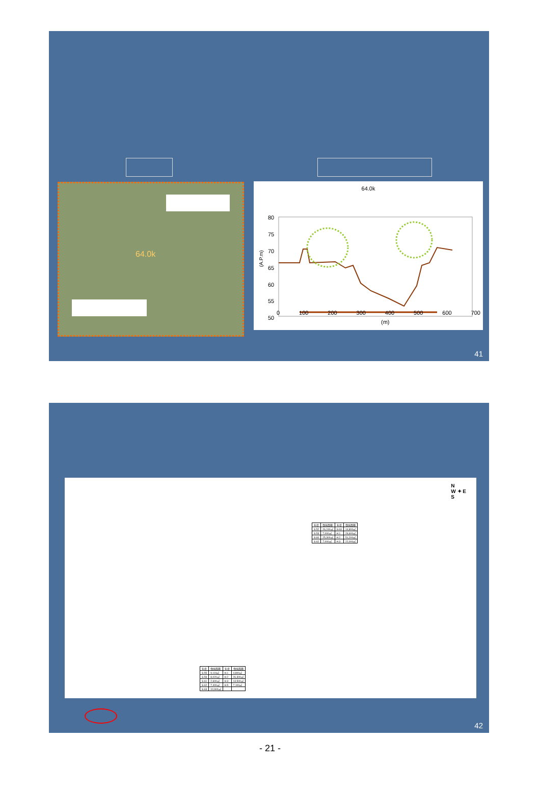64.0k
64.0k
80
75
70
65
60
55
50
(A.P.m)
0 100 200 300 400 500 600 700
(m)
41
N
W ✦ E
S
| 年度 | 伐採面積 | 年度 | 伐採面積 |
| S.52 | 26,240㎡ | S.63 | 14,800㎡ |
| S.53 | 7,000㎡ | H.1 | 26,600㎡ |
| S.60 | 25,300㎡ | H.2 | 51,200㎡ |
| S.62 | 7,000㎡ | H.3 | 22,000㎡ |
| 年度 | 伐採面積 | 年度 | 伐採面積 |
| S.55 | 9,110㎡ | H.1 | 4,800㎡ |
| S.59 | 8,020㎡ | H.2 | 26,300㎡ |
| S.61 | 2,600㎡ | H.3 | 13,500㎡ |
| S.62 | 7,400㎡ | H.5 | 7,100㎡ |
| S.63 | 10,900㎡ | | |
42
- 21 -